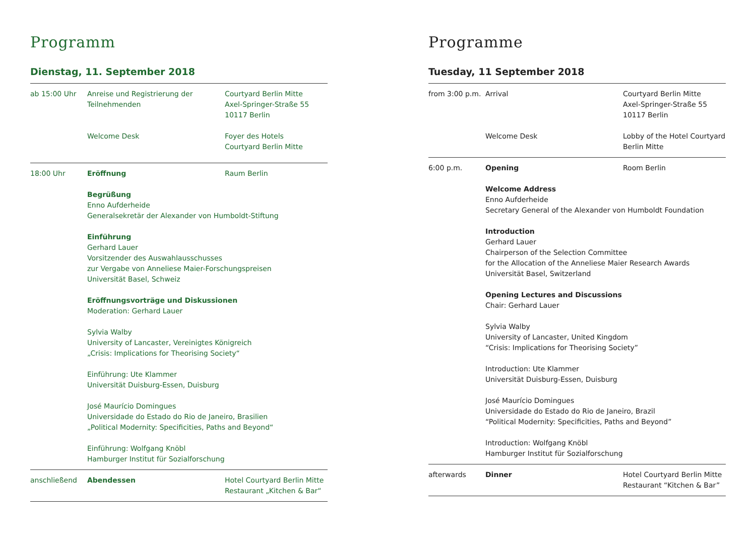Programm
Dienstag, 11. September 2018
| ab 15:00 Uhr | Anreise und Registrierung der Teilnehmenden | Courtyard Berlin Mitte Axel-Springer-Straße 55 10117 Berlin |
| | Welcome Desk | Foyer des Hotels Courtyard Berlin Mitte |
| 18:00 Uhr | Eröffnung | Raum Berlin |
| | Begrüßung Enno Aufderheide Generalsekretär der Alexander von Humboldt-Stiftung | |
| | Einführung Gerhard Lauer Vorsitzender des Auswahlausschusses zur Vergabe von Anneliese Maier-Forschungspreisen Universität Basel, Schweiz | |
| | Eröffnungsvorträge und Diskussionen Moderation: Gerhard Lauer | |
| | Sylvia Walby University of Lancaster, Vereinigtes Königreich „Crisis: Implications for Theorising Society“ | |
| | Einführung: Ute Klammer Universität Duisburg-Essen, Duisburg | |
| | José Maurício Domingues Universidade do Estado do Rio de Janeiro, Brasilien „Political Modernity: Specificities, Paths and Beyond“ | |
| | Einführung: Wolfgang Knöbl Hamburger Institut für Sozialforschung | |
| anschließend | Abendessen | Hotel Courtyard Berlin Mitte Restaurant „Kitchen & Bar“ |
Programme
Tuesday, 11 September 2018
| from 3:00 p.m. | Arrival | Courtyard Berlin Mitte Axel-Springer-Straße 55 10117 Berlin |
| | Welcome Desk | Lobby of the Hotel Courtyard Berlin Mitte |
| 6:00 p.m. | Opening | Room Berlin |
| | Welcome Address Enno Aufderheide Secretary General of the Alexander von Humboldt Foundation | |
| | Introduction Gerhard Lauer Chairperson of the Selection Committee for the Allocation of the Anneliese Maier Research Awards Universität Basel, Switzerland | |
| | Opening Lectures and Discussions Chair: Gerhard Lauer | |
| | Sylvia Walby University of Lancaster, United Kingdom “Crisis: Implications for Theorising Society” | |
| | Introduction: Ute Klammer Universität Duisburg-Essen, Duisburg | |
| | José Maurício Domingues Universidade do Estado do Rio de Janeiro, Brazil “Political Modernity: Specificities, Paths and Beyond” | |
| | Introduction: Wolfgang Knöbl Hamburger Institut für Sozialforschung | |
| afterwards | Dinner | Hotel Courtyard Berlin Mitte Restaurant “Kitchen & Bar” |